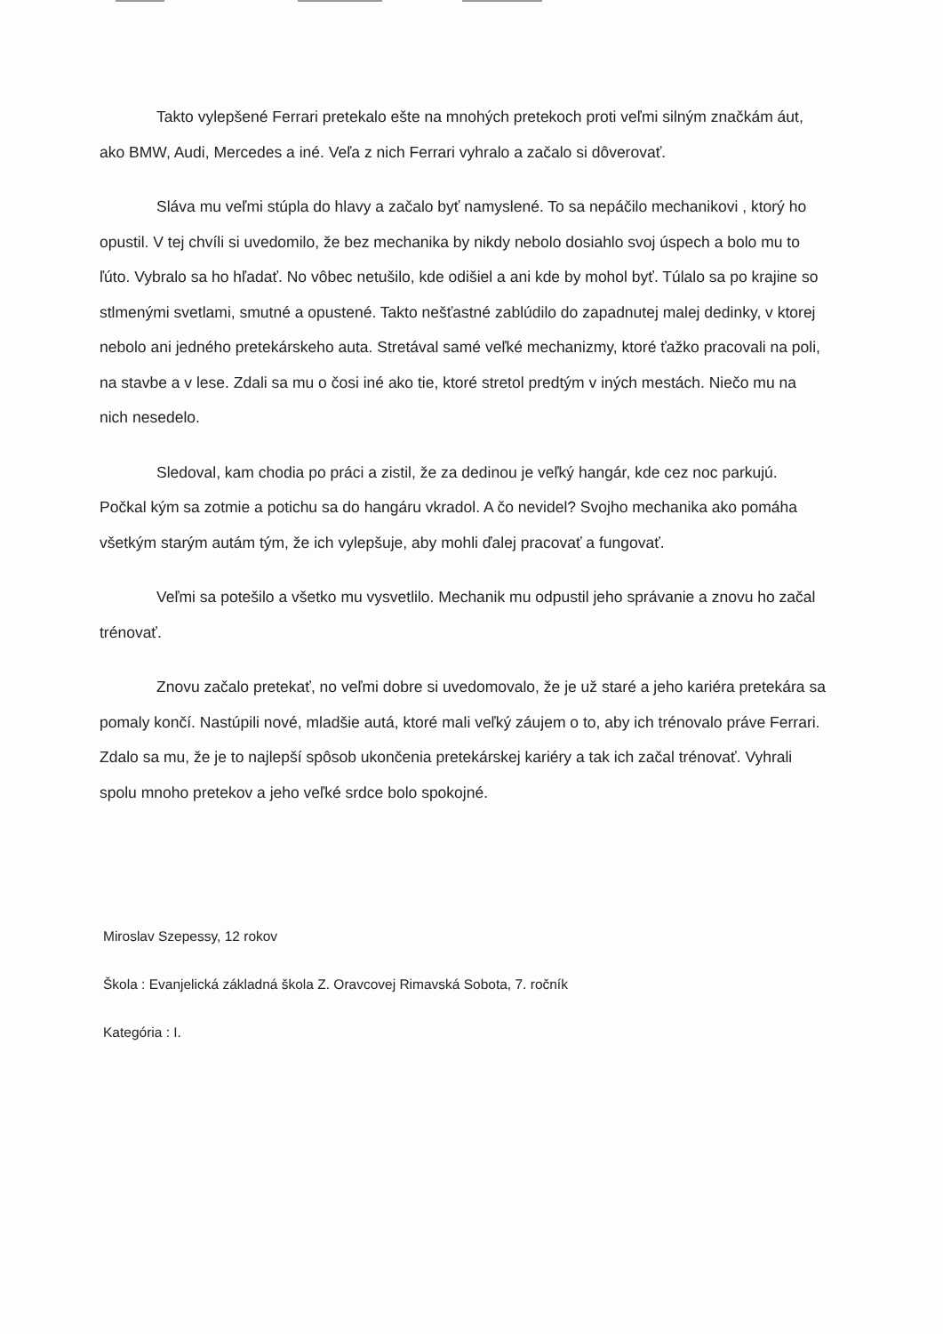Takto vylepšené Ferrari pretekalo ešte na mnohých pretekoch proti veľmi silným značkám áut, ako BMW, Audi, Mercedes a iné. Veľa z nich Ferrari vyhralo a začalo si dôverovať.
Sláva mu veľmi stúpla do hlavy a začalo byť namyslené. To sa nepáčilo mechanikovi , ktorý ho opustil. V tej chvíli si uvedomilo, že bez mechanika by nikdy nebolo dosiahlo svoj úspech a bolo mu to ľúto. Vybralo sa ho hľadať. No vôbec netušilo, kde odišiel a ani kde by mohol byť. Túlalo sa po krajine so stlmenými svetlami, smutné a opustené. Takto nešťastné zablúdilo do zapadnutej malej dedinky, v ktorej nebolo ani jedného pretekárskeho auta. Stretával samé veľké mechanizmy, ktoré ťažko pracovali na poli, na stavbe a v lese. Zdali sa mu o čosi iné ako tie, ktoré stretol predtým v iných mestách. Niečo mu na nich nesedelo.
Sledoval, kam chodia po práci a zistil, že za dedinou je veľký hangár, kde cez noc parkujú. Počkal kým sa zotmie a potichu sa do hangáru vkradol. A čo nevidel? Svojho mechanika ako pomáha všetkým starým autám tým, že ich vylepšuje, aby mohli ďalej pracovať a fungovať.
Veľmi sa potešilo a všetko mu vysvetlilo. Mechanik mu odpustil jeho správanie a znovu ho začal trénovať.
Znovu začalo pretekať, no veľmi dobre si uvedomovalo, že je už staré a jeho kariéra pretekára sa pomaly končí. Nastúpili nové, mladšie autá, ktoré mali veľký záujem o to, aby ich trénovalo práve Ferrari. Zdalo sa mu, že je to najlepší spôsob ukončenia pretekárskej kariéry a tak ich začal trénovať. Vyhrali spolu mnoho pretekov a jeho veľké srdce bolo spokojné.
Miroslav Szepessy, 12 rokov
Škola : Evanjelická základná škola Z. Oravcovej Rimavská Sobota, 7. ročník
Kategória : I.